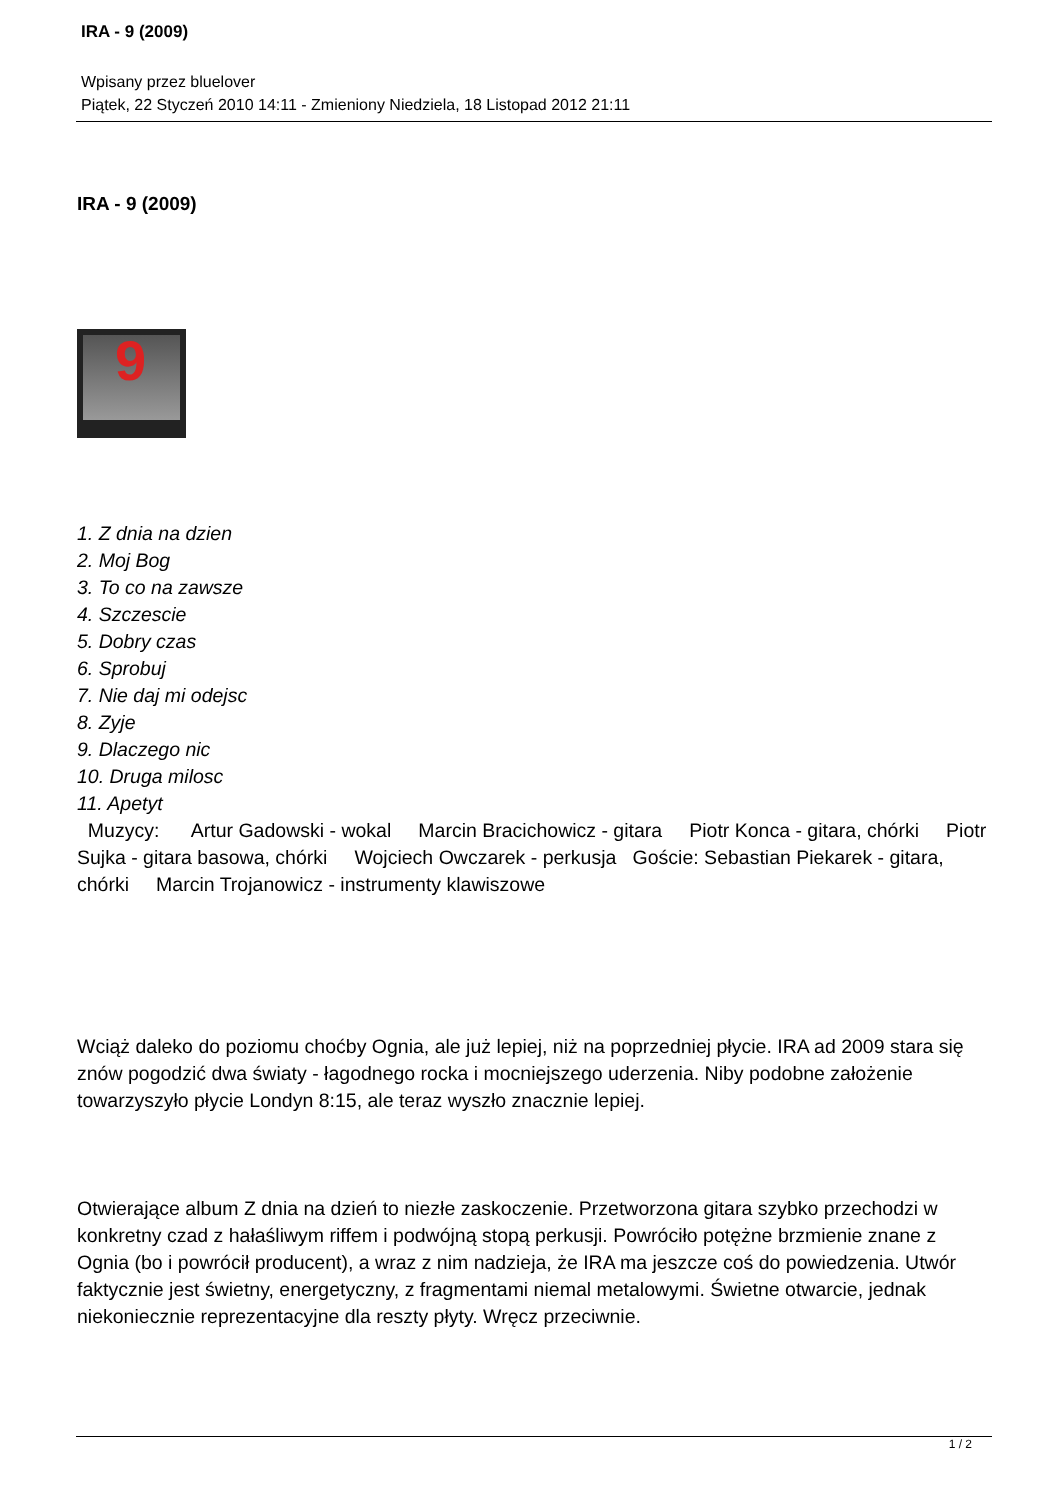IRA - 9 (2009)
Wpisany przez bluelover
Piątek, 22 Styczeń 2010 14:11 - Zmieniony Niedziela, 18 Listopad 2012 21:11
IRA - 9 (2009)
9
1. Z dnia na dzien
2. Moj Bog
3. To co na zawsze
4. Szczescie
5. Dobry czas
6. Sprobuj
7. Nie daj mi odejsc
8. Zyje
9. Dlaczego nic
10. Druga milosc
11. Apetyt
Muzycy: Artur Gadowski - wokal Marcin Bracichowicz - gitara Piotr Konca - gitara, chórki Piotr Sujka - gitara basowa, chórki Wojciech Owczarek - perkusja Goście: Sebastian Piekarek - gitara, chórki Marcin Trojanowicz - instrumenty klawiszowe
Wciąż daleko do poziomu choćby Ognia, ale już lepiej, niż na poprzedniej płycie. IRA ad 2009 stara się znów pogodzić dwa światy - łagodnego rocka i mocniejszego uderzenia. Niby podobne założenie towarzyszyło płycie Londyn 8:15, ale teraz wyszło znacznie lepiej.
Otwierające album Z dnia na dzień to niezłe zaskoczenie. Przetworzona gitara szybko przechodzi w konkretny czad z hałaśliwym riffem i podwójną stopą perkusji. Powróciło potężne brzmienie znane z Ognia (bo i powrócił producent), a wraz z nim nadzieja, że IRA ma jeszcze coś do powiedzenia. Utwór faktycznie jest świetny, energetyczny, z fragmentami niemal metalowymi. Świetne otwarcie, jednak niekoniecznie reprezentacyjne dla reszty płyty. Wręcz przeciwnie.
1 / 2